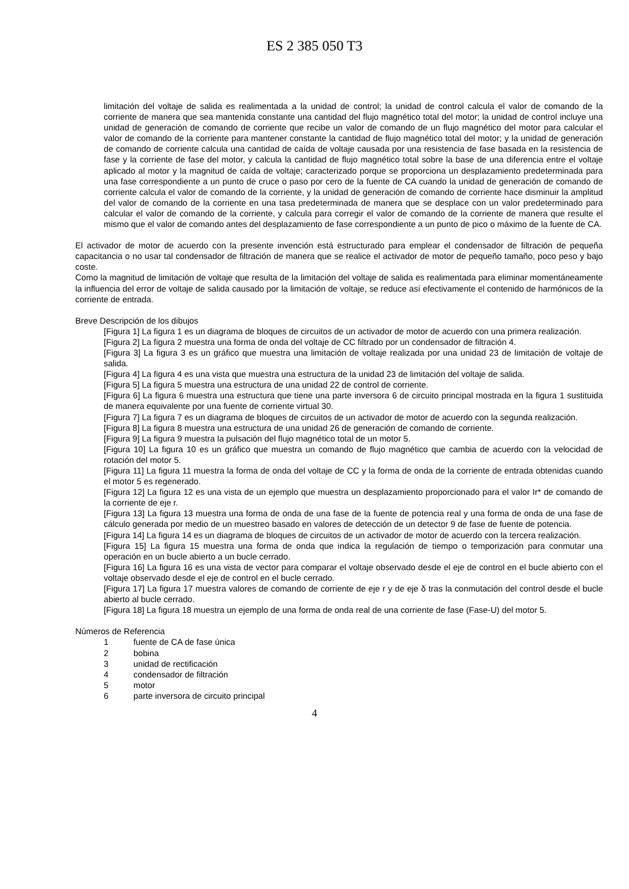ES 2 385 050 T3
limitación del voltaje de salida es realimentada a la unidad de control; la unidad de control calcula el valor de comando de la corriente de manera que sea mantenida constante una cantidad del flujo magnético total del motor; la unidad de control incluye una unidad de generación de comando de corriente que recibe un valor de comando de un flujo magnético del motor para calcular el valor de comando de la corriente para mantener constante la cantidad de flujo magnético total del motor; y la unidad de generación de comando de corriente calcula una cantidad de caída de voltaje causada por una resistencia de fase basada en la resistencia de fase y la corriente de fase del motor, y calcula la cantidad de flujo magnético total sobre la base de una diferencia entre el voltaje aplicado al motor y la magnitud de caída de voltaje; caracterizado porque se proporciona un desplazamiento predeterminada para una fase correspondiente a un punto de cruce o paso por cero de la fuente de CA cuando la unidad de generación de comando de corriente calcula el valor de comando de la corriente, y la unidad de generación de comando de corriente hace disminuir la amplitud del valor de comando de la corriente en una tasa predeterminada de manera que se desplace con un valor predeterminado para calcular el valor de comando de la corriente, y calcula para corregir el valor de comando de la corriente de manera que resulte el mismo que el valor de comando antes del desplazamiento de fase correspondiente a un punto de pico o máximo de la fuente de CA.
El activador de motor de acuerdo con la presente invención está estructurado para emplear el condensador de filtración de pequeña capacitancia o no usar tal condensador de filtración de manera que se realice el activador de motor de pequeño tamaño, poco peso y bajo coste.
Como la magnitud de limitación de voltaje que resulta de la limitación del voltaje de salida es realimentada para eliminar momentáneamente la influencia del error de voltaje de salida causado por la limitación de voltaje, se reduce así efectivamente el contenido de harmónicos de la corriente de entrada.
Breve Descripción de los dibujos
[Figura 1] La figura 1 es un diagrama de bloques de circuitos de un activador de motor de acuerdo con una primera realización.
[Figura 2] La figura 2 muestra una forma de onda del voltaje de CC filtrado por un condensador de filtración 4.
[Figura 3] La figura 3 es un gráfico que muestra una limitación de voltaje realizada por una unidad 23 de limitación de voltaje de salida.
[Figura 4] La figura 4 es una vista que muestra una estructura de la unidad 23 de limitación del voltaje de salida.
[Figura 5] La figura 5 muestra una estructura de una unidad 22 de control de corriente.
[Figura 6] La figura 6 muestra una estructura que tiene una parte inversora 6 de circuito principal mostrada en la figura 1 sustituida de manera equivalente por una fuente de corriente virtual 30.
[Figura 7] La figura 7 es un diagrama de bloques de circuitos de un activador de motor de acuerdo con la segunda realización.
[Figura 8] La figura 8 muestra una estructura de una unidad 26 de generación de comando de corriente.
[Figura 9] La figura 9 muestra la pulsación del flujo magnético total de un motor 5.
[Figura 10] La figura 10 es un gráfico que muestra un comando de flujo magnético que cambia de acuerdo con la velocidad de rotación del motor 5.
[Figura 11] La figura 11 muestra la forma de onda del voltaje de CC y la forma de onda de la corriente de entrada obtenidas cuando el motor 5 es regenerado.
[Figura 12] La figura 12 es una vista de un ejemplo que muestra un desplazamiento proporcionado para el valor Ir* de comando de la corriente de eje r.
[Figura 13] La figura 13 muestra una forma de onda de una fase de la fuente de potencia real y una forma de onda de una fase de cálculo generada por medio de un muestreo basado en valores de detección de un detector 9 de fase de fuente de potencia.
[Figura 14] La figura 14 es un diagrama de bloques de circuitos de un activador de motor de acuerdo con la tercera realización.
[Figura 15] La figura 15 muestra una forma de onda que indica la regulación de tiempo o temporización para conmutar una operación en un bucle abierto a un bucle cerrado.
[Figura 16] La figura 16 es una vista de vector para comparar el voltaje observado desde el eje de control en el bucle abierto con el voltaje observado desde el eje de control en el bucle cerrado.
[Figura 17] La figura 17 muestra valores de comando de corriente de eje r y de eje δ tras la conmutación del control desde el bucle abierto al bucle cerrado.
[Figura 18] La figura 18 muestra un ejemplo de una forma de onda real de una corriente de fase (Fase-U) del motor 5.
Números de Referencia
1 fuente de CA de fase única
2 bobina
3 unidad de rectificación
4 condensador de filtración
5 motor
6 parte inversora de circuito principal
4